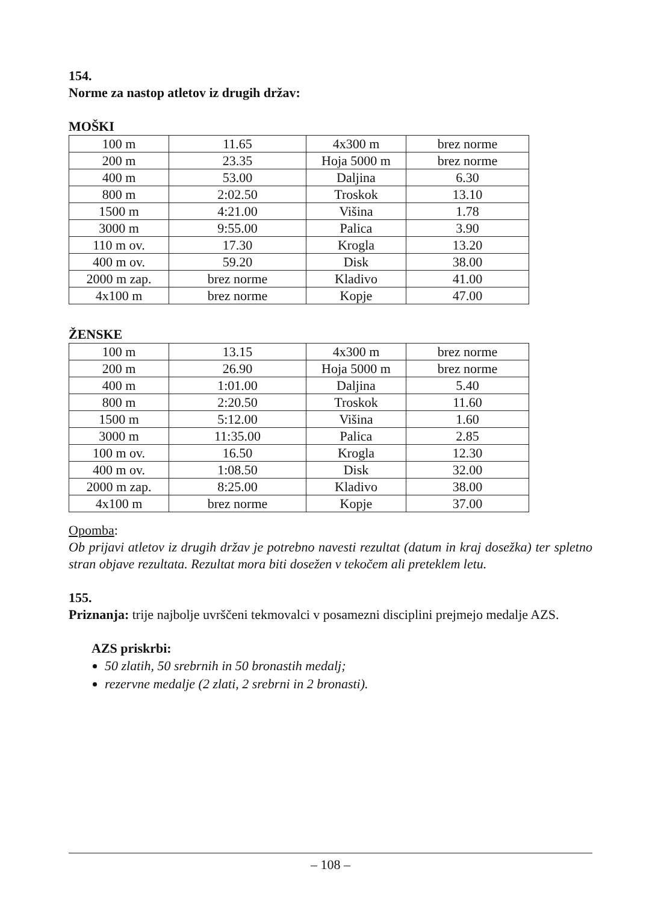154.
Norme za nastop atletov iz drugih držav:
MOŠKI
| 100 m | 11.65 | 4x300 m | brez norme |
| 200 m | 23.35 | Hoja 5000 m | brez norme |
| 400 m | 53.00 | Daljina | 6.30 |
| 800 m | 2:02.50 | Troskok | 13.10 |
| 1500 m | 4:21.00 | Višina | 1.78 |
| 3000 m | 9:55.00 | Palica | 3.90 |
| 110 m ov. | 17.30 | Krogla | 13.20 |
| 400 m ov. | 59.20 | Disk | 38.00 |
| 2000 m zap. | brez norme | Kladivo | 41.00 |
| 4x100 m | brez norme | Kopje | 47.00 |
ŽENSKE
| 100 m | 13.15 | 4x300 m | brez norme |
| 200 m | 26.90 | Hoja 5000 m | brez norme |
| 400 m | 1:01.00 | Daljina | 5.40 |
| 800 m | 2:20.50 | Troskok | 11.60 |
| 1500 m | 5:12.00 | Višina | 1.60 |
| 3000 m | 11:35.00 | Palica | 2.85 |
| 100 m ov. | 16.50 | Krogla | 12.30 |
| 400 m ov. | 1:08.50 | Disk | 32.00 |
| 2000 m zap. | 8:25.00 | Kladivo | 38.00 |
| 4x100 m | brez norme | Kopje | 37.00 |
Opomba:
Ob prijavi atletov iz drugih držav je potrebno navesti rezultat (datum in kraj dosežka) ter spletno stran objave rezultata. Rezultat mora biti dosežen v tekočem ali preteklem letu.
155.
Priznanja: trije najbolje uvrščeni tekmovalci v posamezni disciplini prejmejo medalje AZS.
AZS priskrbi:
50 zlatih, 50 srebrnih in 50 bronastih medalj;
rezervne medalje (2 zlati, 2 srebrni in 2 bronasti).
– 108 –